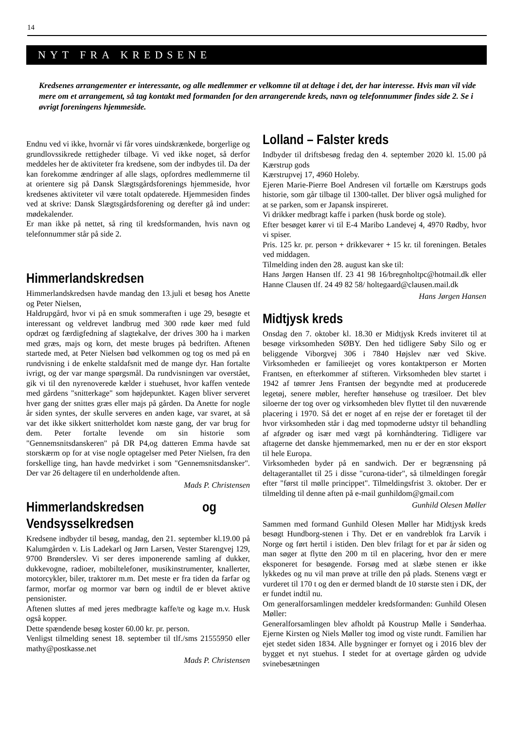14
NYT FRA KREDSENE
Kredsenes arrangementer er interessante, og alle medlemmer er velkomne til at deltage i det, der har interesse. Hvis man vil vide mere om et arrangement, så tag kontakt med formanden for den arrangerende kreds, navn og telefonnummer findes side 2. Se i øvrigt foreningens hjemmeside.
Endnu ved vi ikke, hvornår vi får vores uindskrænkede, borgerlige og grundlovssikrede rettigheder tilbage. Vi ved ikke noget, så derfor meddeles her de aktiviteter fra kredsene, som der indbydes til. Da der kan forekomme ændringer af alle slags, opfordres medlemmerne til at orientere sig på Dansk Slægtsgårdsforenings hjemmeside, hvor kredsenes aktiviteter vil være totalt opdaterede. Hjemmesiden findes ved at skrive: Dansk Slægtsgårdsforening og derefter gå ind under: mødekalender.
Er man ikke på nettet, så ring til kredsformanden, hvis navn og telefonnummer står på side 2.
Himmerlandskredsen
Himmerlandskredsen havde mandag den 13.juli et besøg hos Anette og Peter Nielsen,
Haldrupgård, hvor vi på en smuk sommeraften i uge 29, besøgte et interessant og veldrevet landbrug med 300 røde køer med fuld opdræt og færdigfedning af slagtekalve, der drives 300 ha i marken med græs, majs og korn, det meste bruges på bedriften. Aftenen startede med, at Peter Nielsen bød velkommen og tog os med på en rundvisning i de enkelte staldafsnit med de mange dyr. Han fortalte ivrigt, og der var mange spørgsmål. Da rundvisningen var overstået, gik vi til den nyrenoverede kælder i stuehuset, hvor kaffen ventede med gårdens "snitterkage" som højdepunktet. Kagen bliver serveret hver gang der snittes græs eller majs på gården. Da Anette for nogle år siden syntes, der skulle serveres en anden kage, var svaret, at så var det ikke sikkert snitterholdet kom næste gang, der var brug for dem. Peter fortalte levende om sin historie som "Gennemsnitsdanskeren" på DR P4,og datteren Emma havde sat storskærm op for at vise nogle optagelser med Peter Nielsen, fra den forskellige ting, han havde medvirket i som "Gennemsnitsdansker". Der var 26 deltagere til en underholdende aften.
Mads P. Christensen
Himmerlandskredsen og Vendsysselkredsen
Kredsene indbyder til besøg, mandag, den 21. september kl.19.00 på Kalumgården v. Lis Ladekarl og Jørn Larsen, Vester Starengvej 129, 9700 Brønderslev. Vi ser deres imponerende samling af dukker, dukkevogne, radioer, mobiltelefoner, musikinstrumenter, knallerter, motorcykler, biler, traktorer m.m. Det meste er fra tiden da farfar og farmor, morfar og mormor var børn og indtil de er blevet aktive pensionister.
Aftenen sluttes af med jeres medbragte kaffe/te og kage m.v. Husk også kopper.
Dette spændende besøg koster 60.00 kr. pr. person.
Venligst tilmelding senest 18. september til tlf./sms 21555950 eller mathy@postkasse.net
Mads P. Christensen
Lolland – Falster kreds
Indbyder til driftsbesøg fredag den 4. september 2020 kl. 15.00 på Kærstrup gods
Kærstrupvej 17, 4960 Holeby.
Ejeren Marie-Pierre Boel Andresen vil fortælle om Kærstrups gods historie, som går tilbage til 1300-tallet. Der bliver også mulighed for at se parken, som er Japansk inspireret.
Vi drikker medbragt kaffe i parken (husk borde og stole).
Efter besøget kører vi til E-4 Maribo Landevej 4, 4970 Rødby, hvor vi spiser.
Pris. 125 kr. pr. person + drikkevarer + 15 kr. til foreningen. Betales ved middagen.
Tilmelding inden den 28. august kan ske til:
Hans Jørgen Hansen tlf. 23 41 98 16/bregnholtpc@hotmail.dk eller Hanne Clausen tlf. 24 49 82 58/ holtegaard@clausen.mail.dk
Hans Jørgen Hansen
Midtjysk kreds
Onsdag den 7. oktober kl. 18.30 er Midtjysk Kreds inviteret til at besøge virksomheden SØBY. Den hed tidligere Søby Silo og er beliggende Viborgvej 306 i 7840 Højslev nær ved Skive. Virksomheden er familieejet og vores kontaktperson er Morten Frantsen, en efterkommer af stifteren. Virksomheden blev startet i 1942 af tømrer Jens Frantsen der begyndte med at producerede legetøj, senere møbler, herefter hønsehuse og træsiloer. Det blev siloerne der tog over og virksomheden blev flyttet til den nuværende placering i 1970. Så det er noget af en rejse der er foretaget til der hvor virksomheden står i dag med topmoderne udstyr til behandling af afgrøder og især med vægt på kornhåndtering. Tidligere var aftagerne det danske hjemmemarked, men nu er der en stor eksport til hele Europa.
Virksomheden byder på en sandwich. Der er begrænsning på deltagerantallet til 25 i disse "curona-tider", så tilmeldingen foregår efter "først til mølle princippet". Tilmeldingsfrist 3. oktober. Der er tilmelding til denne aften på e-mail gunhildom@gmail.com
Gunhild Olesen Møller
Sammen med formand Gunhild Olesen Møller har Midtjysk kreds besøgt Hundborg-stenen i Thy. Det er en vandreblok fra Larvik i Norge og ført hertil i istiden. Den blev frilagt for et par år siden og man søger at flytte den 200 m til en placering, hvor den er mere eksponeret for besøgende. Forsøg med at slæbe stenen er ikke lykkedes og nu vil man prøve at trille den på plads. Stenens vægt er vurderet til 170 t og den er dermed blandt de 10 største sten i DK, der er fundet indtil nu.
Om generalforsamlingen meddeler kredsformanden: Gunhild Olesen Møller:
Generalforsamlingen blev afholdt på Koustrup Mølle i Sønderhaa. Ejerne Kirsten og Niels Møller tog imod og viste rundt. Familien har ejet stedet siden 1834. Alle bygninger er fornyet og i 2016 blev der bygget et nyt stuehus. I stedet for at overtage gården og udvide svinebesætningen